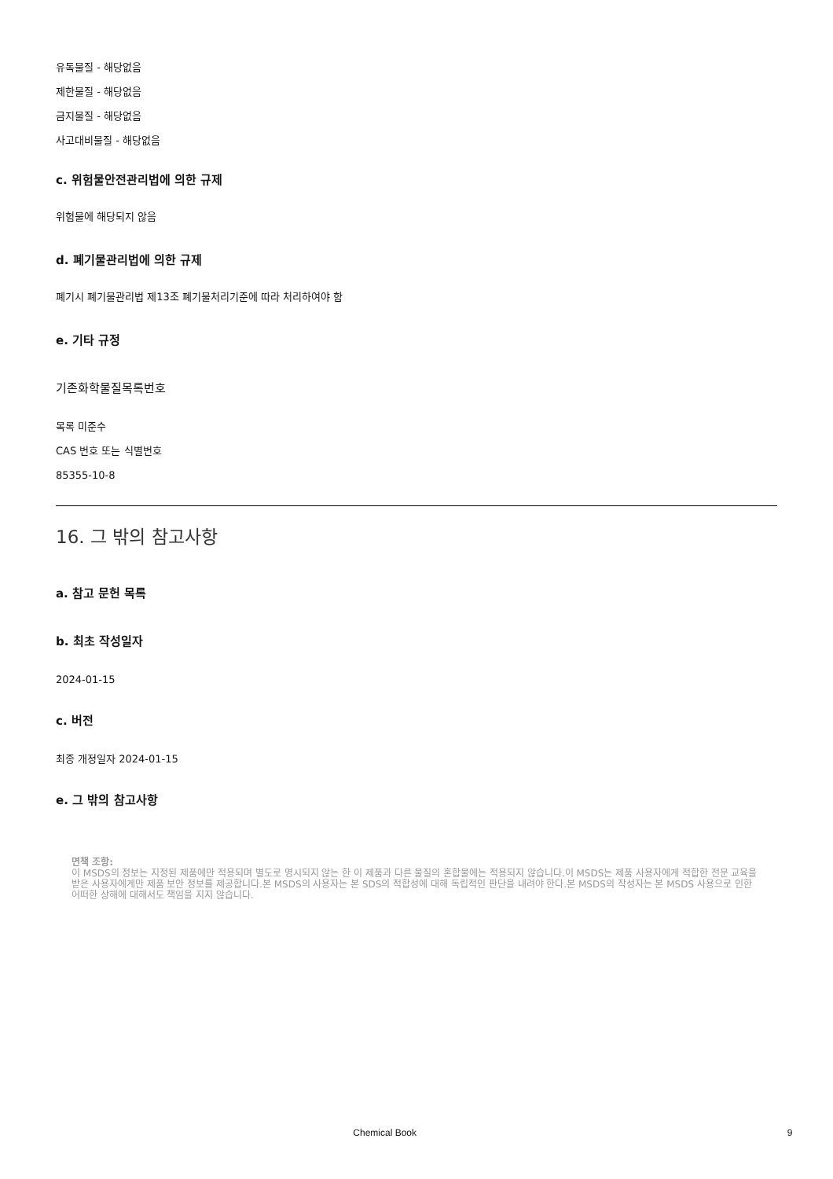유독물질 - 해당없음
제한물질 - 해당없음
금지물질 - 해당없음
사고대비물질 - 해당없음
c. 위험물안전관리법에 의한 규제
위험물에 해당되지 않음
d. 폐기물관리법에 의한 규제
폐기시 폐기물관리법 제13조 폐기물처리기준에 따라 처리하여야 함
e. 기타 규정
기존화학물질목록번호
목록 미준수
CAS 번호 또는 식별번호
85355-10-8
16. 그 밖의 참고사항
a. 참고 문헌 목록
b. 최초 작성일자
2024-01-15
c. 버전
최종 개정일자 2024-01-15
e. 그 밖의 참고사항
면책 조항:
이 MSDS의 정보는 지정된 제품에만 적용되며 별도로 명시되지 않는 한 이 제품과 다른 물질의 혼합물에는 적용되지 않습니다.이 MSDS는 제품 사용자에게 적합한 전문 교육을 받은 사용자에게만 제품 보안 정보를 제공합니다.본 MSDS의 사용자는 본 SDS의 적합성에 대해 독립적인 판단을 내려야 한다.본 MSDS의 작성자는 본 MSDS 사용으로 인한 어떠한 상해에 대해서도 책임을 지지 않습니다.
Chemical Book 9